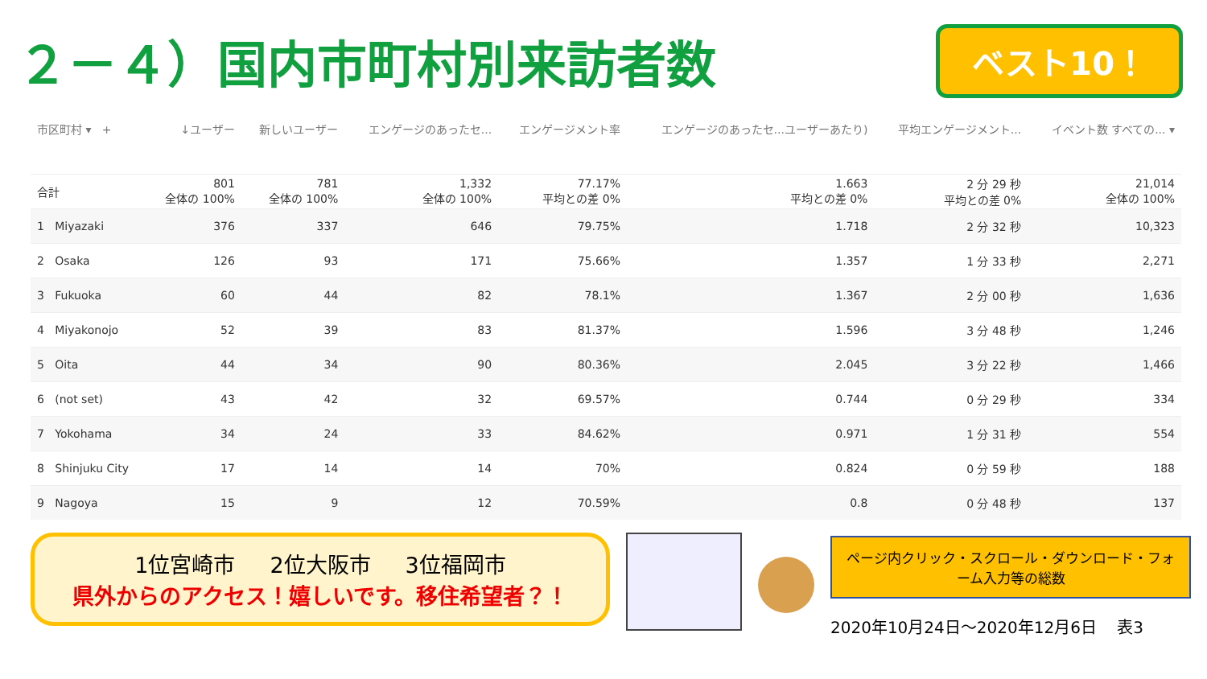２－４）国内市町村別来訪者数
ベスト10！
| 市区町村 ▾ + | ↓ユーザー | 新しいユーザー | エンゲージのあったセ... | エンゲージメント率 | エンゲージのあったセ...ユーザーあたり) | 平均エンゲージメント... | イベント数 すべての... ▾ |
| --- | --- | --- | --- | --- | --- | --- | --- |
| 合計 | 801 全体の 100% | 781 全体の 100% | 1,332 全体の 100% | 77.17% 平均との差 0% | 1.663 平均との差 0% | 2 分 29 秒 平均との差 0% | 21,014 全体の 100% |
| 1 Miyazaki | 376 | 337 | 646 | 79.75% | 1.718 | 2 分 32 秒 | 10,323 |
| 2 Osaka | 126 | 93 | 171 | 75.66% | 1.357 | 1 分 33 秒 | 2,271 |
| 3 Fukuoka | 60 | 44 | 82 | 78.1% | 1.367 | 2 分 00 秒 | 1,636 |
| 4 Miyakonojo | 52 | 39 | 83 | 81.37% | 1.596 | 3 分 48 秒 | 1,246 |
| 5 Oita | 44 | 34 | 90 | 80.36% | 2.045 | 3 分 22 秒 | 1,466 |
| 6 (not set) | 43 | 42 | 32 | 69.57% | 0.744 | 0 分 29 秒 | 334 |
| 7 Yokohama | 34 | 24 | 33 | 84.62% | 0.971 | 1 分 31 秒 | 554 |
| 8 Shinjuku City | 17 | 14 | 14 | 70% | 0.824 | 0 分 59 秒 | 188 |
| 9 Nagoya | 15 | 9 | 12 | 70.59% | 0.8 | 0 分 48 秒 | 137 |
1位宮崎市 2位大阪市 3位福岡市
県外からのアクセス！嬉しいです。移住希望者？！
ページ内クリック・スクロール・ダウンロード・フォーム入力等の総数
2020年10月24日～2020年12月6日 表3